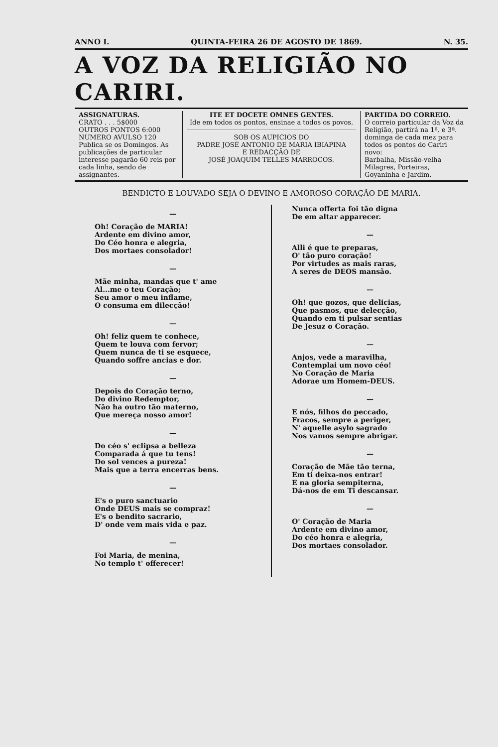ANNO I. QUINTA-FEIRA 26 DE AGOSTO DE 1869. N. 35.
A VOZ DA RELIGIÃO NO CARIRI.
ASSIGNATURAS.
CRATO . . . 5$000
OUTROS PONTOS 6:000
NUMERO AVULSO 120
Publica se os Domingos. As publicações de particular interesse pagarão 60 reis por cada linha, sendo de assignantes.
ITE ET DOCETE OMNES GENTES.
Ide em todos os pontos, ensinae a todos os povos.
SOB OS AUPICIOS DO
PADRE JOSÉ ANTONIO DE MARIA IBIAPINA
E REDACÇÃO DE
JOSÉ JOAQUIM TELLES MARROCOS.
PARTIDA DO CORREIO.
O correio particular da Voz da Religião, partirá na 1ª. e 3ª. dominga de cada mez para todos os pontos do Cariri novo:
Barbalha, Missão-velha Milagres, Porteiras, Goyaninha e Jardim.
BENDICTO E LOUVADO SEJA O DEVINO E AMOROSO CORAÇÃO DE MARIA.
—
Oh! Coração de MARIA!
Ardente em divino amor,
Do Céo honra e alegria,
Dos mortaes consolador!
—
Mãe minha, mandas que t' ame
Al...me o teu Coração;
Seu amor o meu inflame,
O consuma em dilecção!
—
Oh! feliz quem te conhece,
Quem te louva com fervor;
Quem nunca de ti se esquece,
Quando soffre ancias e dor.
—
Depois do Coração terno,
Do divino Redemptor,
Não ha outro tão materno,
Que mereça nosso amor!
—
Do céo s' eclipsa a belleza
Comparada á que tu tens!
Do sol vences a pureza!
Mais que a terra encerras bens.
—
E's o puro sanctuario
Onde DEUS mais se compraz!
E's o bendito sacrario,
D' onde vem mais vida e paz.
—
Foi Maria, de menina,
No templo t' offerecer!
Nunca offerta foi tão digna
De em altar apparecer.
—
Alli é que te preparas,
O' tão puro coração!
Por virtudes as mais raras,
A seres de DEOS mansão.
—
Oh! que gozos, que delicias,
Que pasmos, que delecção,
Quando em ti pulsar sentias
De Jesuz o Coração.
—
Anjos, vede a maravilha,
Contemplai um novo céo!
No Coração de Maria
Adorae um Homem-DEUS.
—
E nós, filhos do peccado,
Fracos, sempre a periger,
N' aquelle asylo sagrado
Nos vamos sempre abrigar.
—
Coração de Mãe tão terna,
Em ti deixa-nos entrar!
E na gloria sempiterna,
Dá-nos de em Ti descansar.
—
O' Coração de Maria
Ardente em divino amor,
Do céo honra e alegria,
Dos mortaes consolador.